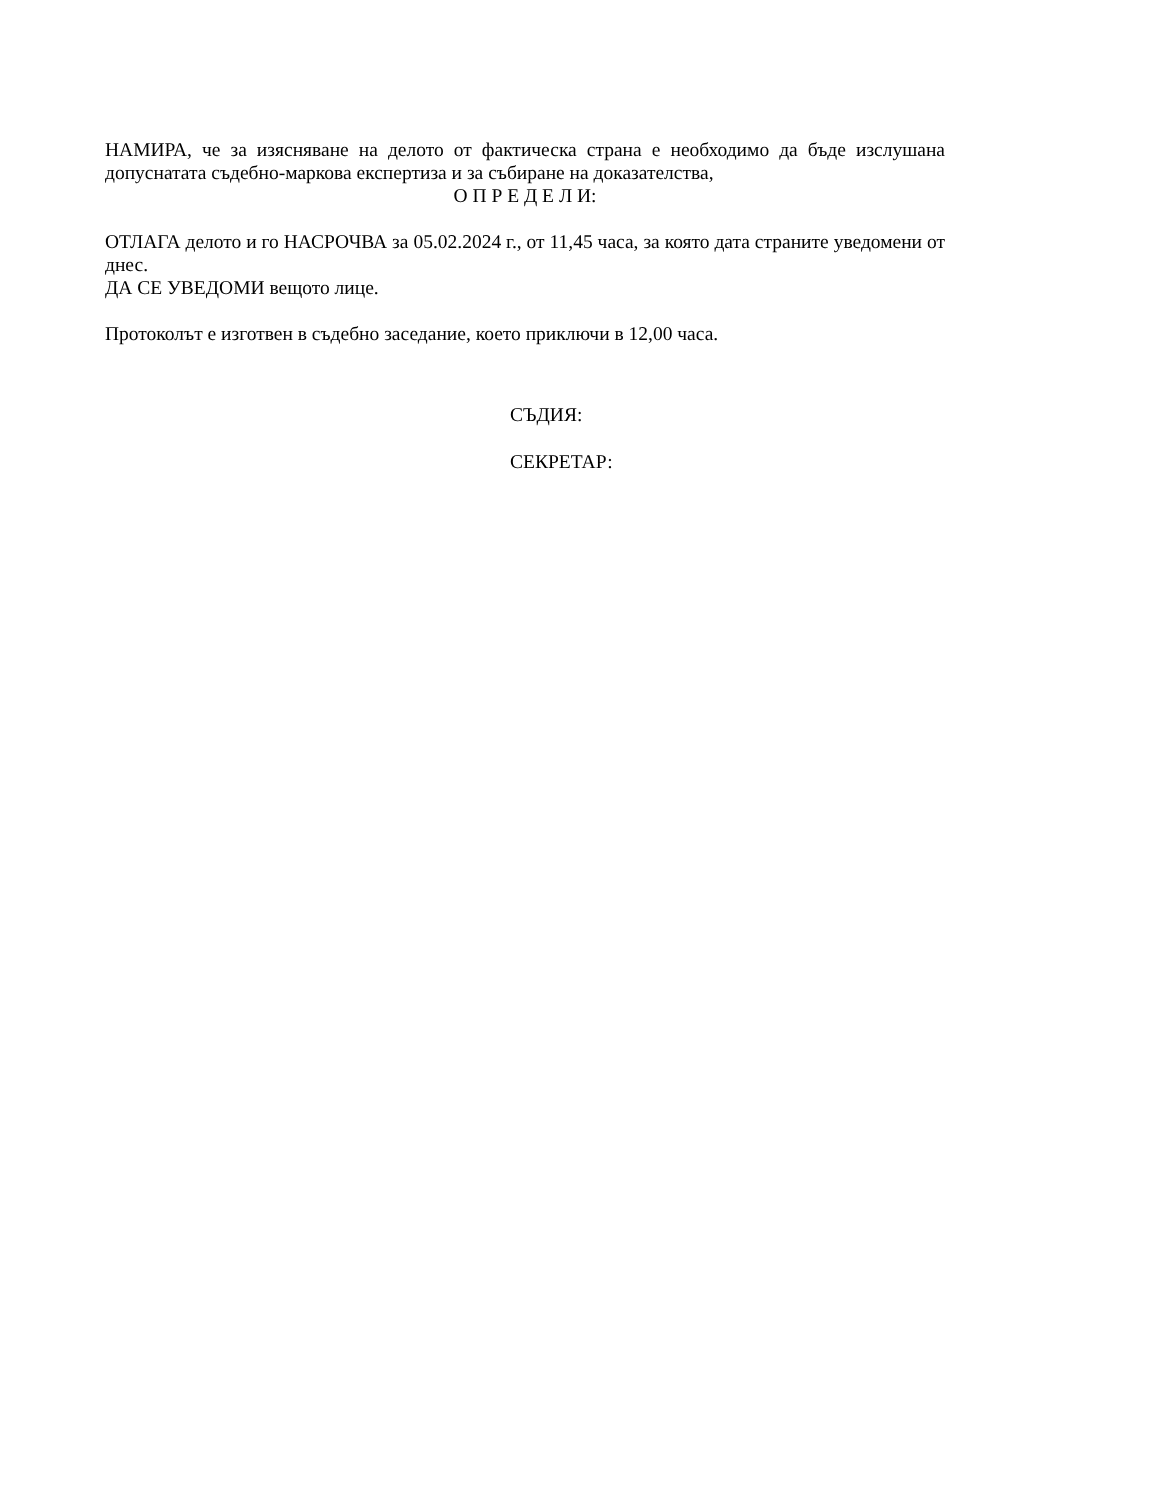НАМИРА, че за изясняване на делото от фактическа страна е необходимо да бъде изслушана допуснатата съдебно-маркова експертиза и за събиране на доказателства,
О П Р Е Д Е Л И:
ОТЛАГА делото и го НАСРОЧВА за 05.02.2024 г., от 11,45 часа, за която дата страните уведомени от днес.
ДА СЕ УВЕДОМИ вещото лице.
Протоколът е изготвен в съдебно заседание, което приключи в 12,00 часа.
СЪДИЯ:
СЕКРЕТАР: